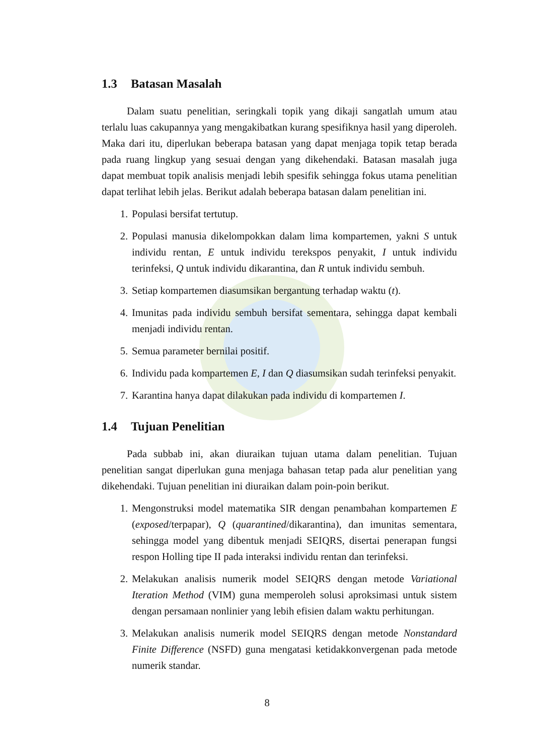1.3 Batasan Masalah
Dalam suatu penelitian, seringkali topik yang dikaji sangatlah umum atau terlalu luas cakupannya yang mengakibatkan kurang spesifiknya hasil yang diperoleh. Maka dari itu, diperlukan beberapa batasan yang dapat menjaga topik tetap berada pada ruang lingkup yang sesuai dengan yang dikehendaki. Batasan masalah juga dapat membuat topik analisis menjadi lebih spesifik sehingga fokus utama penelitian dapat terlihat lebih jelas. Berikut adalah beberapa batasan dalam penelitian ini.
1. Populasi bersifat tertutup.
2. Populasi manusia dikelompokkan dalam lima kompartemen, yakni S untuk individu rentan, E untuk individu terekspos penyakit, I untuk individu terinfeksi, Q untuk individu dikarantina, dan R untuk individu sembuh.
3. Setiap kompartemen diasumsikan bergantung terhadap waktu (t).
4. Imunitas pada individu sembuh bersifat sementara, sehingga dapat kembali menjadi individu rentan.
5. Semua parameter bernilai positif.
6. Individu pada kompartemen E, I dan Q diasumsikan sudah terinfeksi penyakit.
7. Karantina hanya dapat dilakukan pada individu di kompartemen I.
1.4 Tujuan Penelitian
Pada subbab ini, akan diuraikan tujuan utama dalam penelitian. Tujuan penelitian sangat diperlukan guna menjaga bahasan tetap pada alur penelitian yang dikehendaki. Tujuan penelitian ini diuraikan dalam poin-poin berikut.
1. Mengonstruksi model matematika SIR dengan penambahan kompartemen E (exposed/terpapar), Q (quarantined/dikarantina), dan imunitas sementara, sehingga model yang dibentuk menjadi SEIQRS, disertai penerapan fungsi respon Holling tipe II pada interaksi individu rentan dan terinfeksi.
2. Melakukan analisis numerik model SEIQRS dengan metode Variational Iteration Method (VIM) guna memperoleh solusi aproksimasi untuk sistem dengan persamaan nonlinier yang lebih efisien dalam waktu perhitungan.
3. Melakukan analisis numerik model SEIQRS dengan metode Nonstandard Finite Difference (NSFD) guna mengatasi ketidakkonvergenan pada metode numerik standar.
8